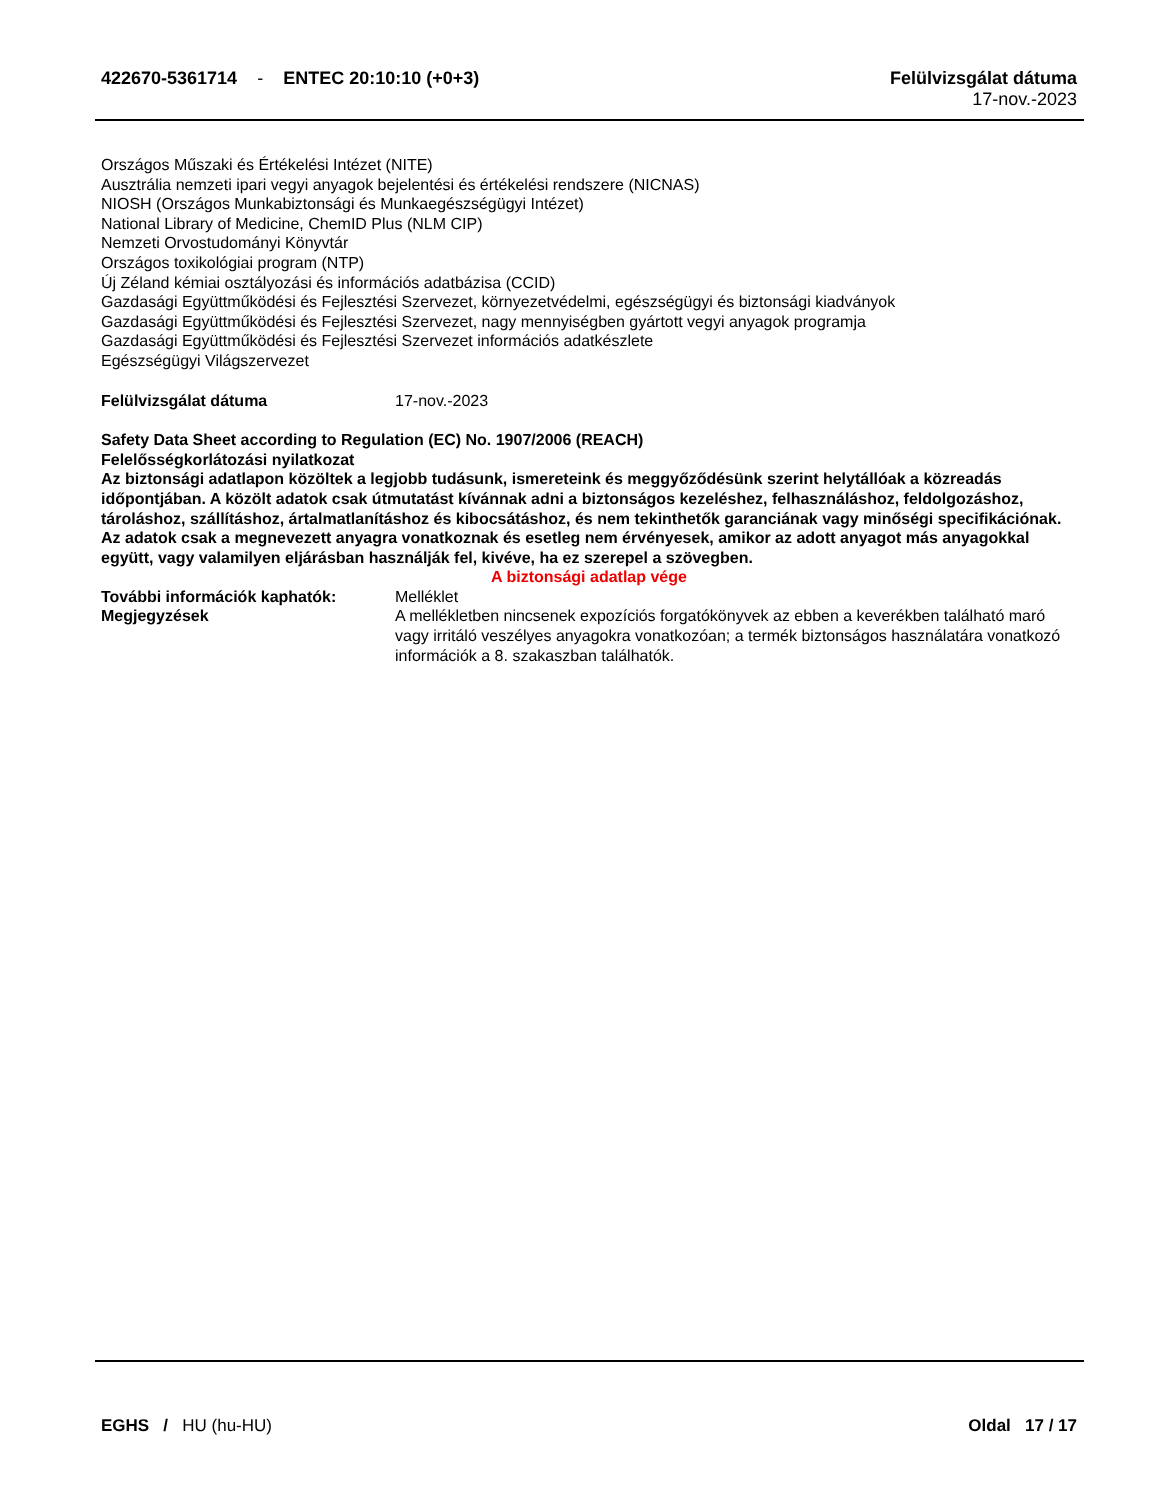422670-5361714 - ENTEC 20:10:10 (+0+3)
Felülvizsgálat dátuma
17-nov.-2023
Országos Műszaki és Értékelési Intézet (NITE)
Ausztrália nemzeti ipari vegyi anyagok bejelentési és értékelési rendszere (NICNAS)
NIOSH (Országos Munkabiztonsági és Munkaegészségügyi Intézet)
National Library of Medicine, ChemID Plus (NLM CIP)
Nemzeti Orvostudományi Könyvtár
Országos toxikológiai program (NTP)
Új Zéland kémiai osztályozási és információs adatbázisa (CCID)
Gazdasági Együttműködési és Fejlesztési Szervezet, környezetvédelmi, egészségügyi és biztonsági kiadványok
Gazdasági Együttműködési és Fejlesztési Szervezet, nagy mennyiségben gyártott vegyi anyagok programja
Gazdasági Együttműködési és Fejlesztési Szervezet információs adatkészlete
Egészségügyi Világszervezet
Felülvizsgálat dátuma 17-nov.-2023
Safety Data Sheet according to Regulation (EC) No. 1907/2006 (REACH)
Felelősségkorlátozási nyilatkozat
Az biztonsági adatlapon közöltek a legjobb tudásunk, ismereteink és meggyőződésünk szerint helytállóak a közreadás időpontjában. A közölt adatok csak útmutatást kívánnak adni a biztonságos kezeléshez, felhasználáshoz, feldolgozáshoz, tároláshoz, szállításhoz, ártalmatlanításhoz és kibocsátáshoz, és nem tekinthetők garanciának vagy minőségi specifikációnak. Az adatok csak a megnevezett anyagra vonatkoznak és esetleg nem érvényesek, amikor az adott anyagot más anyagokkal együtt, vagy valamilyen eljárásban használják fel, kivéve, ha ez szerepel a szövegben.
A biztonsági adatlap vége
További információk kaphatók: Melléklet
Megjegyzések A mellékletben nincsenek expozíciós forgatókönyvek az ebben a keverékben található maró vagy irritáló veszélyes anyagokra vonatkozóan; a termék biztonságos használatára vonatkozó információk a 8. szakaszban találhatók.
EGHS / HU (hu-HU) Oldal 17 / 17